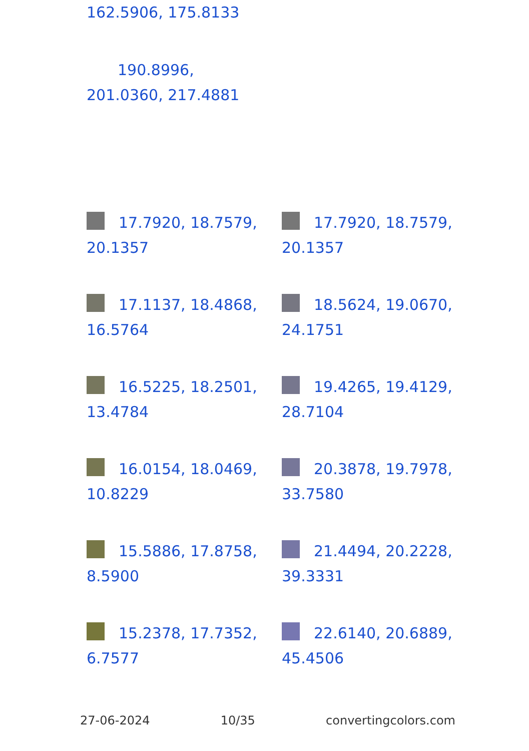162.5906, 175.8133
190.8996,
201.0360, 217.4881
17.7920, 18.7579, 20.1357
17.7920, 18.7579, 20.1357
17.1137, 18.4868, 16.5764
18.5624, 19.0670, 24.1751
16.5225, 18.2501, 13.4784
19.4265, 19.4129, 28.7104
16.0154, 18.0469, 10.8229
20.3878, 19.7978, 33.7580
15.5886, 17.8758, 8.5900
21.4494, 20.2228, 39.3331
15.2378, 17.7352, 6.7577
22.6140, 20.6889, 45.4506
27-06-2024 10/35 convertingcolors.com